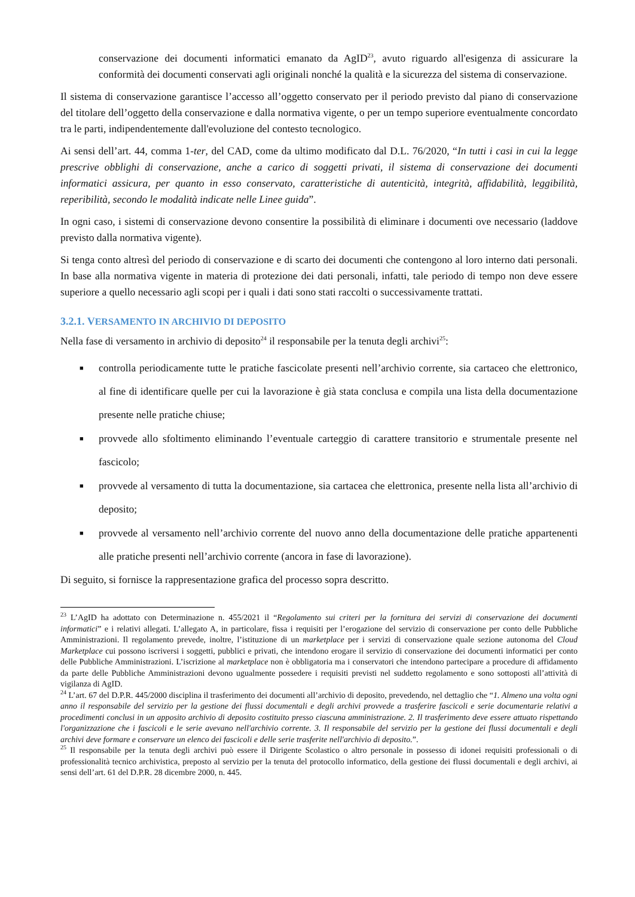conservazione dei documenti informatici emanato da AgID<sup>23</sup>, avuto riguardo all'esigenza di assicurare la conformità dei documenti conservati agli originali nonché la qualità e la sicurezza del sistema di conservazione.
Il sistema di conservazione garantisce l’accesso all’oggetto conservato per il periodo previsto dal piano di conservazione del titolare dell’oggetto della conservazione e dalla normativa vigente, o per un tempo superiore eventualmente concordato tra le parti, indipendentemente dall'evoluzione del contesto tecnologico.
Ai sensi dell’art. 44, comma 1-ter, del CAD, come da ultimo modificato dal D.L. 76/2020, “In tutti i casi in cui la legge prescrive obblighi di conservazione, anche a carico di soggetti privati, il sistema di conservazione dei documenti informatici assicura, per quanto in esso conservato, caratteristiche di autenticità, integrità, affidabilità, leggibilità, reperibilità, secondo le modalità indicate nelle Linee guida”.
In ogni caso, i sistemi di conservazione devono consentire la possibilità di eliminare i documenti ove necessario (laddove previsto dalla normativa vigente).
Si tenga conto altresì del periodo di conservazione e di scarto dei documenti che contengono al loro interno dati personali. In base alla normativa vigente in materia di protezione dei dati personali, infatti, tale periodo di tempo non deve essere superiore a quello necessario agli scopi per i quali i dati sono stati raccolti o successivamente trattati.
3.2.1. VERSAMENTO IN ARCHIVIO DI DEPOSITO
Nella fase di versamento in archivio di deposito<sup>24</sup> il responsabile per la tenuta degli archivi<sup>25</sup>:
■ controlla periodicamente tutte le pratiche fascicolate presenti nell’archivio corrente, sia cartaceo che elettronico, al fine di identificare quelle per cui la lavorazione è già stata conclusa e compila una lista della documentazione presente nelle pratiche chiuse;
■ provvede allo sfoltimento eliminando l’eventuale carteggio di carattere transitorio e strumentale presente nel fascicolo;
■ provvede al versamento di tutta la documentazione, sia cartacea che elettronica, presente nella lista all’archivio di deposito;
■ provvede al versamento nell’archivio corrente del nuovo anno della documentazione delle pratiche appartenenti alle pratiche presenti nell’archivio corrente (ancora in fase di lavorazione).
Di seguito, si fornisce la rappresentazione grafica del processo sopra descritto.
<sup>23</sup> L’AgID ha adottato con Determinazione n. 455/2021 il “Regolamento sui criteri per la fornitura dei servizi di conservazione dei documenti informatici” e i relativi allegati. L’allegato A, in particolare, fissa i requisiti per l’erogazione del servizio di conservazione per conto delle Pubbliche Amministrazioni. Il regolamento prevede, inoltre, l’istituzione di un marketplace per i servizi di conservazione quale sezione autonoma del Cloud Marketplace cui possono iscriversi i soggetti, pubblici e privati, che intendono erogare il servizio di conservazione dei documenti informatici per conto delle Pubbliche Amministrazioni. L’iscrizione al marketplace non è obbligatoria ma i conservatori che intendono partecipare a procedure di affidamento da parte delle Pubbliche Amministrazioni devono ugualmente possedere i requisiti previsti nel suddetto regolamento e sono sottoposti all’attività di vigilanza di AgID.
<sup>24</sup> L’art. 67 del D.P.R. 445/2000 disciplina il trasferimento dei documenti all’archivio di deposito, prevedendo, nel dettaglio che “1. Almeno una volta ogni anno il responsabile del servizio per la gestione dei flussi documentali e degli archivi provvede a trasferire fascicoli e serie documentarie relativi a procedimenti conclusi in un apposito archivio di deposito costituito presso ciascuna amministrazione. 2. Il trasferimento deve essere attuato rispettando l'organizzazione che i fascicoli e le serie avevano nell'archivio corrente. 3. Il responsabile del servizio per la gestione dei flussi documentali e degli archivi deve formare e conservare un elenco dei fascicoli e delle serie trasferite nell'archivio di deposito.”.
<sup>25</sup> Il responsabile per la tenuta degli archivi può essere il Dirigente Scolastico o altro personale in possesso di idonei requisiti professionali o di professionalità tecnico archivistica, preposto al servizio per la tenuta del protocollo informatico, della gestione dei flussi documentali e degli archivi, ai sensi dell’art. 61 del D.P.R. 28 dicembre 2000, n. 445.